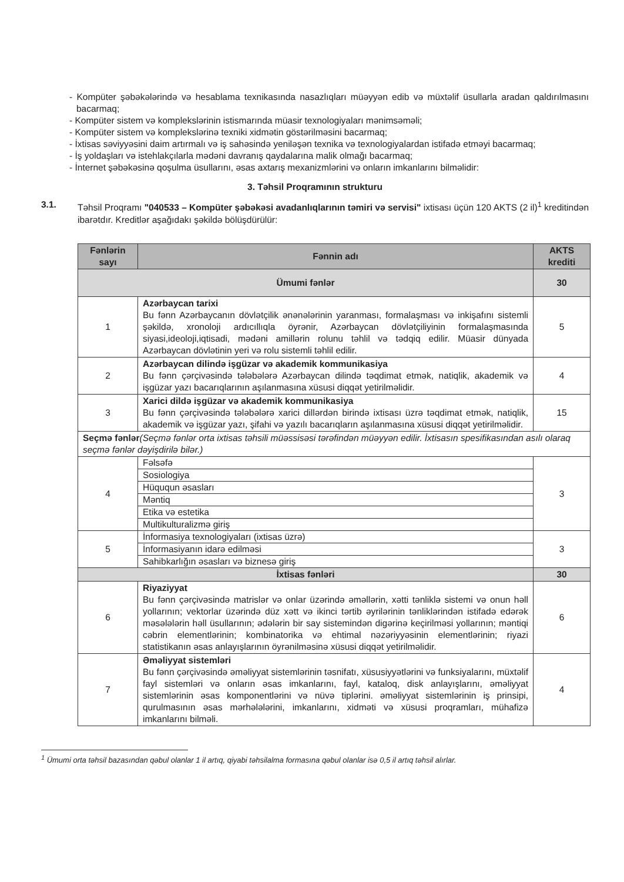- Kompüter şəbəkələrində və hesablama texnikasında nasazlıqları müəyyən edib və müxtəlif üsullarla aradan qaldırılmasını bacarmaq;
- Kompüter sistem və komplekslərinin istismarında müasir texnologiyaları mənimsəməli;
- Kompüter sistem və komplekslərinə texniki xidmətin göstərilməsini bacarmaq;
- İxtisas səviyyəsini daim artırmalı və iş sahəsində yeniləşən texnika və texnologiyalardan istifadə etməyi bacarmaq;
- İş yoldaşları və istehlakçılarla mədəni davranış qaydalarına malik olmağı bacarmaq;
- İnternet şəbəkəsinə qoşulma üsullarını, əsas axtarış mexanizmlərini və onların imkanlarını bilməlidir:
3. Təhsil Proqramının strukturu
3.1. Təhsil Proqramı "040533 – Kompüter şəbəkəsi avadanlıqlarının təmiri və servisi" ixtisası üçün 120 AKTS (2 il)<sup>1</sup> kreditindən ibarətdır. Kreditlər aşağıdakı şəkildə bölüşdürülür:
| Fənlərin sayı | Fənnin adı | AKTS krediti |
| --- | --- | --- |
| Ümumi fənlər | | 30 |
| 1 | Azərbaycan tarixi Bu fənn Azərbaycanın dövlətçilik ənənələrinin yaranması, formalaşması və inkişafını sistemli şəkildə, xronoloji ardıcıllıqla öyrənir, Azərbaycan dövlətçiliyinin formalaşmasında siyasi,ideoloji,iqtisadi, mədəni amillərin rolunu təhlil və tədqiq edilir. Müasir dünyada Azərbaycan dövlətinin yeri və rolu sistemli təhlil edilir. | 5 |
| 2 | Azərbaycan dilində işgüzar və akademik kommunikasiya Bu fənn çərçivəsində tələbələrə Azərbaycan dilində təqdimat etmək, natiqlik, akademik və işgüzar yazı bacarıqlarının aşılanmasına xüsusi diqqət yetirilməlidir. | 4 |
| 3 | Xarici dildə işgüzar və akademik kommunikasiya Bu fənn çərçivəsində tələbələrə xarici dillərdən birində ixtisası üzrə təqdimat etmək, natiqlik, akademik və işgüzar yazı, şifahi və yazılı bacarıqların aşılanmasına xüsusi diqqət yetirilməlidir. | 15 |
| Seçmə fənlər (Seçmə fənlər orta ixtisas təhsili müəssisəsi tərəfindən müəyyən edilir. İxtisasın spesifikasından asılı olaraq seçmə fənlər dəyişdirilə bilər.) | | |
| 4 | Fəlsəfə Sosiologiya Hüququn əsasları Məntiq Etika və estetika Multikulturalizmə giriş | 3 |
| 5 | İnformasiya texnologiyaları (ixtisas üzrə) İnformasiyanın idarə edilməsi Sahibkarlığın əsasları və biznesə giriş | 3 |
| İxtisas fənləri | | 30 |
| 6 | Riyaziyyat Bu fənn çərçivəsində matrislər və onlar üzərində əməllərin, xətti tənliklə sistemi və onun həll yollarının; vektorlar üzərində düz xətt və ikinci tərtib əyrilərinin tənliklərindən istifadə edərək məsələlərin həll üsullarının; ədələrin bir say sistemindən digərinə keçirilməsi yollarının; məntiqi cəbrin elementlərinin; kombinatorika və ehtimal nəzəriyyəsinin elementlərinin; riyazi statistikanın əsas anlayışlarının öyrənilməsinə xüsusi diqqət yetirilməlidir. | 6 |
| 7 | Əməliyyat sistemləri Bu fənn çərçivəsində əməliyyat sistemlərinin təsnifatı, xüsusiyyətlərini və funksiyalarını, müxtəlif fayl sistemləri və onların əsas imkanlarını, fayl, kataloq, disk anlayışlarını, əməliyyat sistemlərinin əsas komponentlərini və nüvə tiplərini. əməliyyat sistemlərinin iş prinsipi, qurulmasının əsas mərhələlərini, imkanlarını, xidməti və xüsusi proqramları, mühafizə imkanlarını bilməli. | 4 |
<sup>1</sup> Ümumi orta təhsil bazasından qəbul olanlar 1 il artıq, qiyabi təhsilalma formasına qəbul olanlar isə 0,5 il artıq təhsil alırlar.